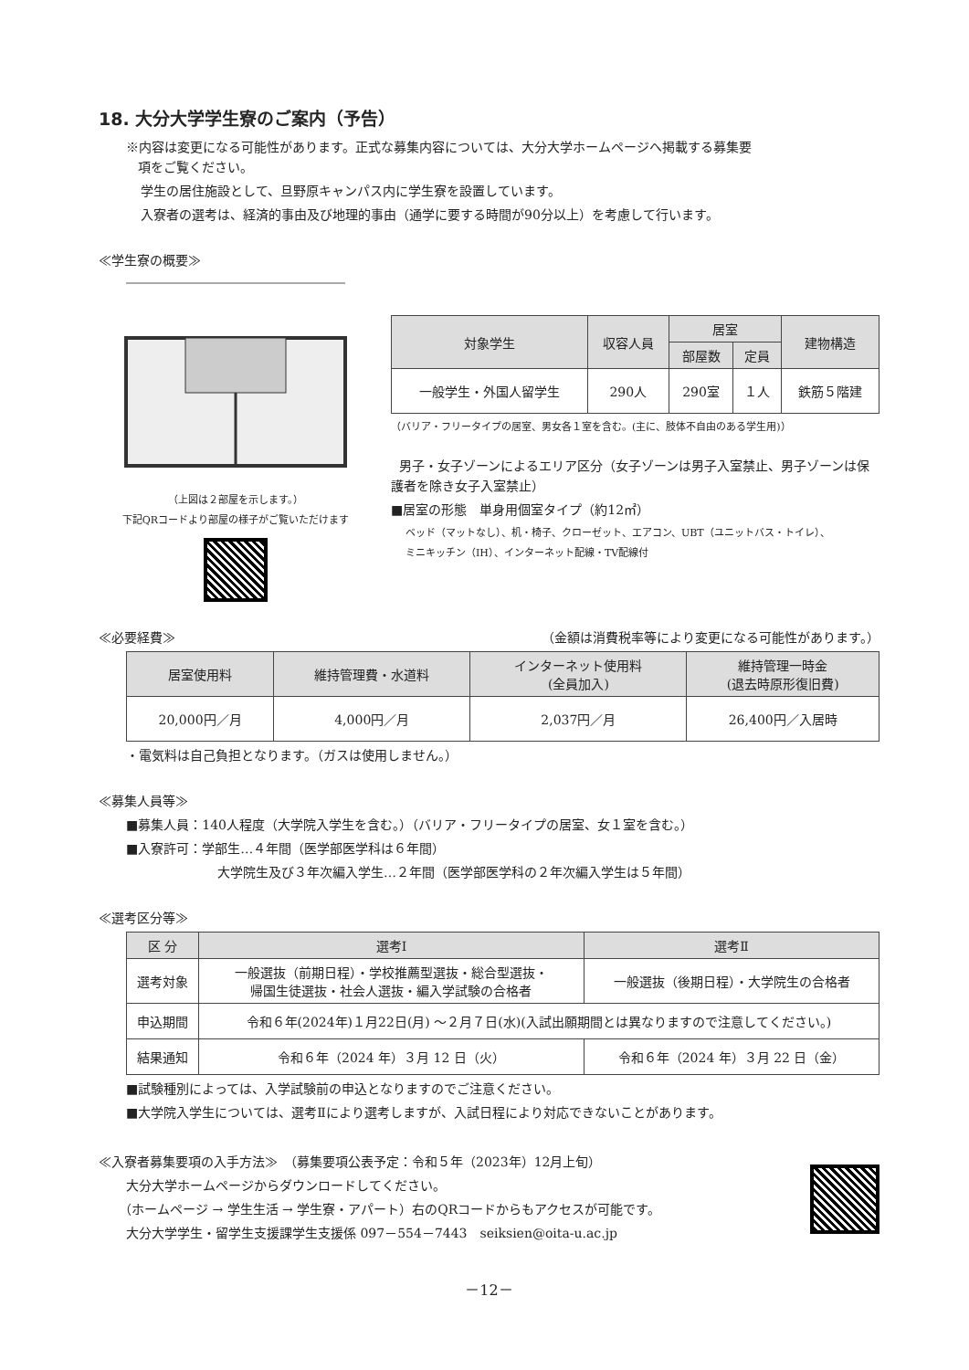18. 大分大学学生寮のご案内（予告）
※内容は変更になる可能性があります。正式な募集内容については、大分大学ホームページへ掲載する募集要
項をご覧ください。
学生の居住施設として、旦野原キャンパス内に学生寮を設置しています。
入寮者の選考は、経済的事由及び地理的事由（通学に要する時間が90分以上）を考慮して行います。
≪学生寮の概要≫
（上図は２部屋を示します。）
下記QRコードより部屋の様子がご覧いただけます
| 対象学生 | 収容人員 | 居室 | | 建物構造 |
| --- | --- | --- | --- | --- |
| | | 部屋数 | 定員 | |
| 一般学生・外国人留学生 | 290人 | 290室 | １人 | 鉄筋５階建 |
（バリア・フリータイプの居室、男女各１室を含む。(主に、肢体不自由のある学生用)）
男子・女子ゾーンによるエリア区分（女子ゾーンは男子入室禁止、男子ゾーンは保護者を除き女子入室禁止）
■居室の形態　単身用個室タイプ（約12㎡）
ベッド（マットなし）、机・椅子、クローゼット、エアコン、UBT（ユニットバス・トイレ）、
ミニキッチン（IH）、インターネット配線・TV配線付
≪必要経費≫ （金額は消費税率等により変更になる可能性があります。）
| 居室使用料 | 維持管理費・水道料 | インターネット使用料 (全員加入) | 維持管理一時金 (退去時原形復旧費) |
| --- | --- | --- | --- |
| 20,000円／月 | 4,000円／月 | 2,037円／月 | 26,400円／入居時 |
・電気料は自己負担となります。（ガスは使用しません。）
≪募集人員等≫
■募集人員：140人程度（大学院入学生を含む。）（バリア・フリータイプの居室、女１室を含む。）
■入寮許可：学部生…４年間（医学部医学科は６年間）
大学院生及び３年次編入学生…２年間（医学部医学科の２年次編入学生は５年間）
≪選考区分等≫
| 区 分 | 選考Ⅰ | 選考Ⅱ |
| --- | --- | --- |
| 選考対象 | 一般選抜（前期日程）・学校推薦型選抜・総合型選抜・ 帰国生徒選抜・社会人選抜・編入学試験の合格者 | 一般選抜（後期日程）・大学院生の合格者 |
| 申込期間 | 令和６年(2024年)１月22日(月) ～２月７日(水)(入試出願期間とは異なりますので注意してください。) | |
| 結果通知 | 令和６年（2024 年）３月 12 日（火） | 令和６年（2024 年）３月 22 日（金） |
■試験種別によっては、入学試験前の申込となりますのでご注意ください。
■大学院入学生については、選考Ⅱにより選考しますが、入試日程により対応できないことがあります。
≪入寮者募集要項の入手方法≫　（募集要項公表予定：令和５年（2023年）12月上旬）
大分大学ホームページからダウンロードしてください。
（ホームページ → 学生生活 → 学生寮・アパート）右のQRコードからもアクセスが可能です。
大分大学学生・留学生支援課学生支援係 097－554－7443　seiksien@oita-u.ac.jp
－12－